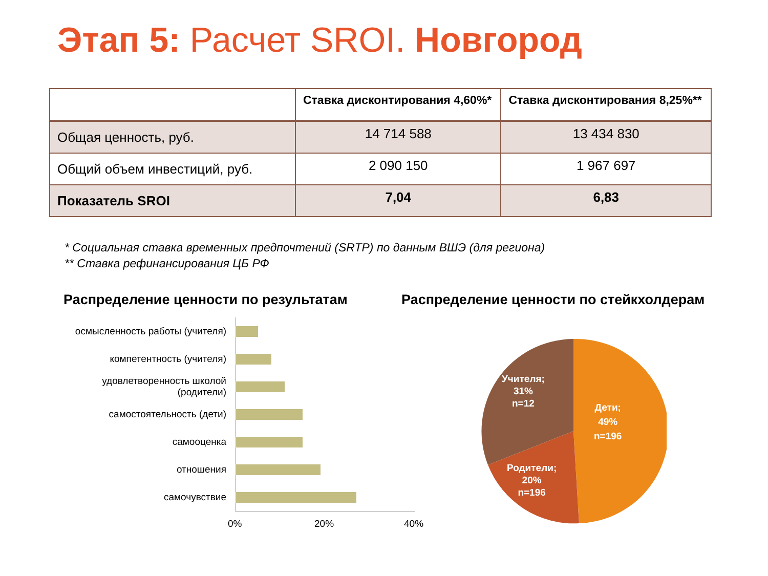Этап 5: Расчет SROI. Новгород
| | Ставка дисконтирования 4,60%* | Ставка дисконтирования 8,25%** |
| --- | --- | --- |
| Общая ценность, руб. | 14 714 588 | 13 434 830 |
| Общий объем инвестиций, руб. | 2 090 150 | 1 967 697 |
| Показатель SROI | 7,04 | 6,83 |
* Социальная ставка временных предпочтений (SRTP) по данным ВШЭ (для региона)
** Ставка рефинансирования ЦБ РФ
Распределение ценности по результатам
Распределение ценности по стейкхолдерам
осмысленность работы (учителя)
компетентность (учителя)
удовлетворенность школой (родители)
самостоятельность (дети)
самооценка
отношения
самочувствие
0% 20% 40%
Учителя;
31%
n=12
Дети;
49%
n=196
Родители;
20%
n=196